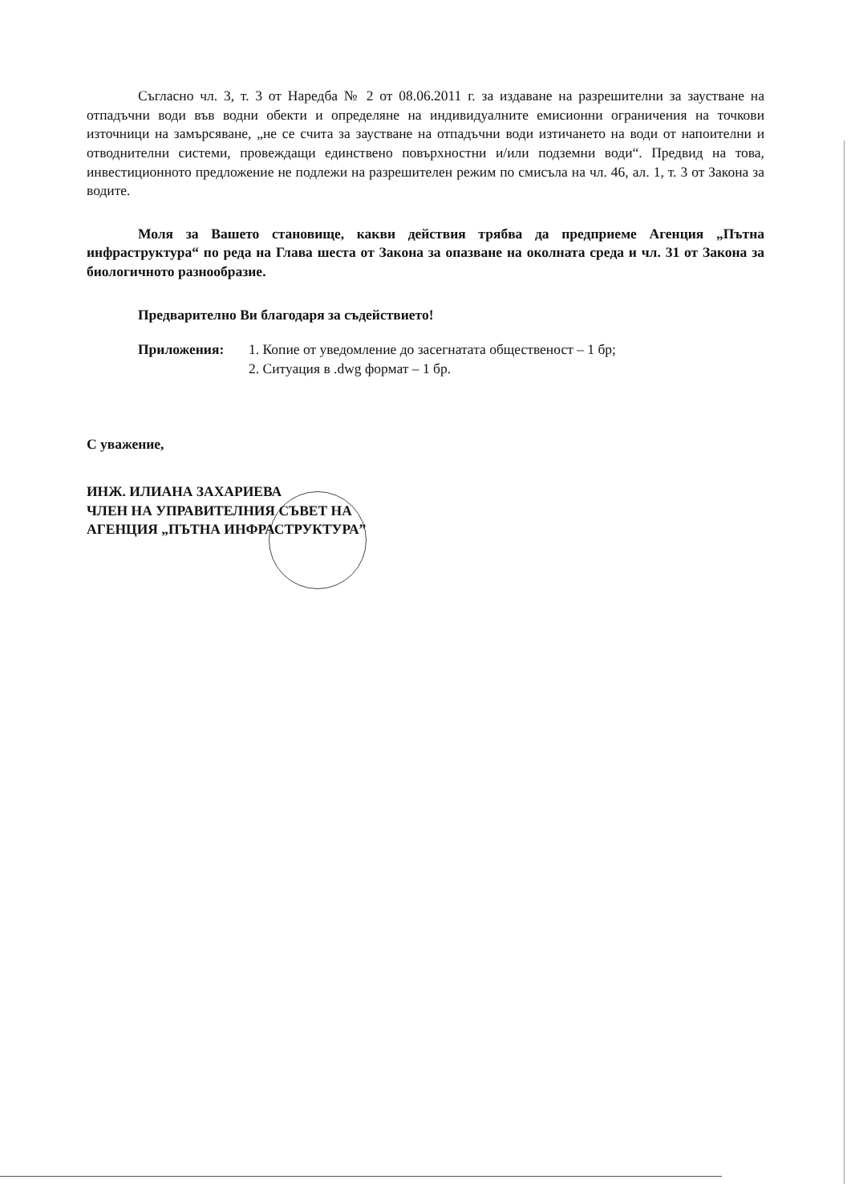Съгласно чл. 3, т. 3 от Наредба № 2 от 08.06.2011 г. за издаване на разрешителни за заустване на отпадъчни води във водни обекти и определяне на индивидуалните емисионни ограничения на точкови източници на замърсяване, „не се счита за заустване на отпадъчни води изтичането на води от напоителни и отводнителни системи, провеждащи единствено повърхностни и/или подземни води“. Предвид на това, инвестиционното предложение не подлежи на разрешителен режим по смисъла на чл. 46, ал. 1, т. 3 от Закона за водите.
Моля за Вашето становище, какви действия трябва да предприеме Агенция „Пътна инфраструктура“ по реда на Глава шеста от Закона за опазване на околната среда и чл. 31 от Закона за биологичното разнообразие.
Предварително Ви благодаря за съдействието!
Приложения: 1. Копие от уведомление до засегнатата общественост – 1 бр;
2. Ситуация в .dwg формат – 1 бр.
С уважение,
ИНЖ. ИЛИАНА ЗАХАРИЕВА
ЧЛЕН НА УПРАВИТЕЛНИЯ СЪВЕТ НА
АГЕНЦИЯ „ПЪТНА ИНФРАСТРУКТУРА”